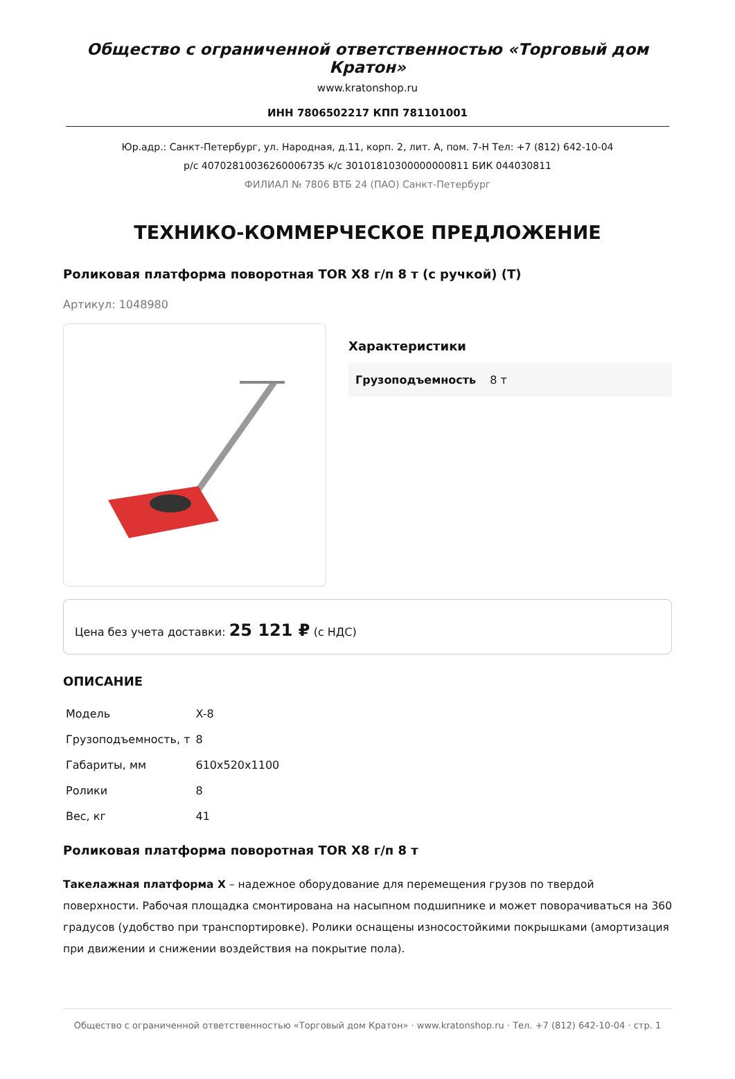Общество с ограниченной ответственностью «Торговый дом Кратон»
www.kratonshop.ru
ИНН 7806502217 КПП 781101001
Юр.адр.: Санкт-Петербург, ул. Народная, д.11, корп. 2, лит. А, пом. 7-Н Тел: +7 (812) 642-10-04
р/с 40702810036260006735 к/с 30101810300000000811 БИК 044030811
ФИЛИАЛ № 7806 ВТБ 24 (ПАО) Санкт-Петербург
ТЕХНИКО-КОММЕРЧЕСКОЕ ПРЕДЛОЖЕНИЕ
Роликовая платформа поворотная TOR X8 г/п 8 т (с ручкой) (Т)
Артикул: 1048980
Характеристики
| Грузоподъемность | 8 т |
Цена без учета доставки: 25 121 ₽ (с НДС)
ОПИСАНИЕ
| Модель | X-8 |
| Грузоподъемность, т | 8 |
| Габариты, мм | 610x520x1100 |
| Ролики | 8 |
| Вес, кг | 41 |
Роликовая платформа поворотная TOR X8 г/п 8 т
Такелажная платформа Х – надежное оборудование для перемещения грузов по твердой поверхности. Рабочая площадка смонтирована на насыпном подшипнике и может поворачиваться на 360 градусов (удобство при транспортировке). Ролики оснащены износостойкими покрышками (амортизация при движении и снижении воздействия на покрытие пола).
Общество с ограниченной ответственностью «Торговый дом Кратон» · www.kratonshop.ru · Тел. +7 (812) 642-10-04 · стр. 1